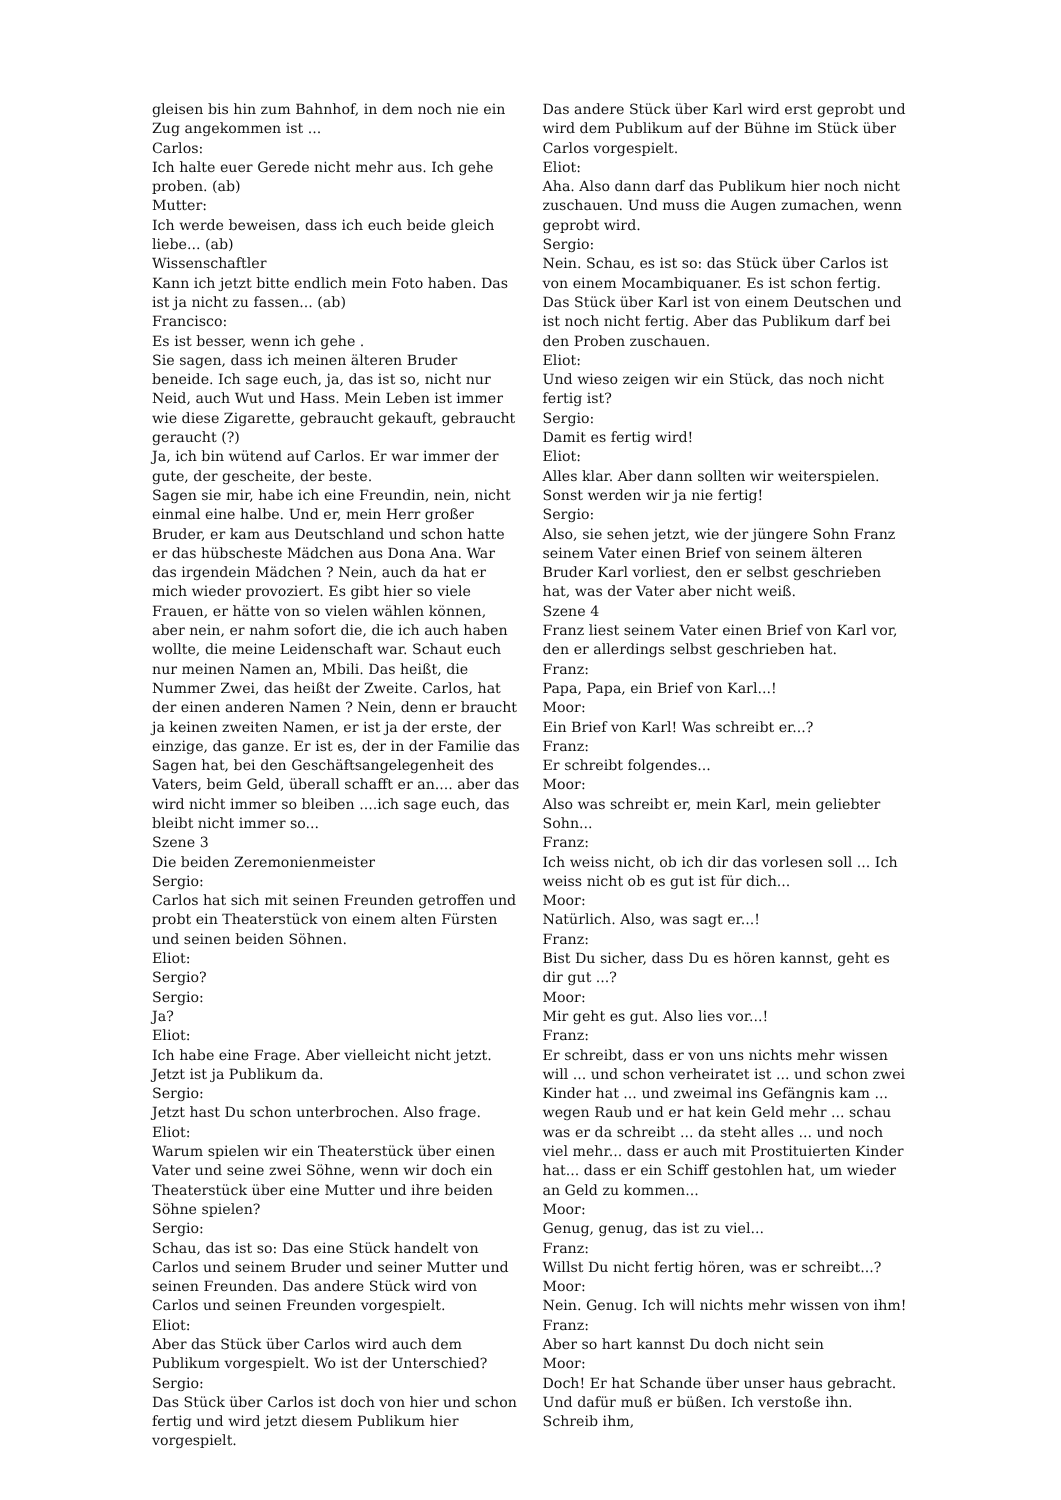gleisen bis hin zum Bahnhof, in dem noch nie ein Zug angekommen ist ...
Carlos:
Ich halte euer Gerede nicht mehr aus. Ich gehe proben. (ab)
Mutter:
Ich werde beweisen, dass ich euch beide gleich liebe... (ab)
Wissenschaftler
Kann ich jetzt bitte endlich mein Foto haben. Das ist ja nicht zu fassen... (ab)
Francisco:
Es ist besser, wenn ich gehe .
Sie sagen, dass ich meinen älteren Bruder beneide. Ich sage euch, ja, das ist so, nicht nur Neid, auch Wut und Hass. Mein Leben ist immer wie diese Zigarette, gebraucht gekauft, gebraucht geraucht (?)
Ja, ich bin wütend auf Carlos. Er war immer der gute, der gescheite, der beste.
Sagen sie mir, habe ich eine Freundin, nein, nicht einmal eine halbe. Und er, mein Herr großer Bruder, er kam aus Deutschland und schon hatte er das hübscheste Mädchen aus Dona Ana. War das irgendein Mädchen ? Nein, auch da hat er mich wieder provoziert. Es gibt hier so viele Frauen, er hätte von so vielen wählen können, aber nein, er nahm sofort die, die ich auch haben wollte, die meine Leidenschaft war. Schaut euch nur meinen Namen an, Mbili. Das heißt, die Nummer Zwei, das heißt der Zweite. Carlos, hat der einen anderen Namen ? Nein, denn er braucht ja keinen zweiten Namen, er ist ja der erste, der einzige, das ganze. Er ist es, der in der Familie das Sagen hat, bei den Geschäftsangelegenheit des Vaters, beim Geld, überall schafft er an.... aber das wird nicht immer so bleiben ....ich sage euch, das bleibt nicht immer so...
Szene 3
Die beiden Zeremonienmeister
Sergio:
Carlos hat sich mit seinen Freunden getroffen und probt ein Theaterstück von einem alten Fürsten und seinen beiden Söhnen.
Eliot:
Sergio?
Sergio:
Ja?
Eliot:
Ich habe eine Frage. Aber vielleicht nicht jetzt. Jetzt ist ja Publikum da.
Sergio:
Jetzt hast Du schon unterbrochen. Also frage.
Eliot:
Warum spielen wir ein Theaterstück über einen Vater und seine zwei Söhne, wenn wir doch ein Theaterstück über eine Mutter und ihre beiden Söhne spielen?
Sergio:
Schau, das ist so: Das eine Stück handelt von Carlos und seinem Bruder und seiner Mutter und seinen Freunden. Das andere Stück wird von Carlos und seinen Freunden vorgespielt.
Eliot:
Aber das Stück über Carlos wird auch dem Publikum vorgespielt. Wo ist der Unterschied?
Sergio:
Das Stück über Carlos ist doch von hier und schon fertig und wird jetzt diesem Publikum hier vorgespielt.
Das andere Stück über Karl wird erst geprobt und wird dem Publikum auf der Bühne im Stück über Carlos vorgespielt.
Eliot:
Aha. Also dann darf das Publikum hier noch nicht zuschauen. Und muss die Augen zumachen, wenn geprobt wird.
Sergio:
Nein. Schau, es ist so: das Stück über Carlos ist von einem Mocambiquaner. Es ist schon fertig. Das Stück über Karl ist von einem Deutschen und ist noch nicht fertig. Aber das Publikum darf bei den Proben zuschauen.
Eliot:
Und wieso zeigen wir ein Stück, das noch nicht fertig ist?
Sergio:
Damit es fertig wird!
Eliot:
Alles klar. Aber dann sollten wir weiterspielen. Sonst werden wir ja nie fertig!
Sergio:
Also, sie sehen jetzt, wie der jüngere Sohn Franz seinem Vater einen Brief von seinem älteren Bruder Karl vorliest, den er selbst geschrieben hat, was der Vater aber nicht weiß.
Szene 4
Franz liest seinem Vater einen Brief von Karl vor, den er allerdings selbst geschrieben hat.
Franz:
Papa, Papa, ein Brief von Karl...!
Moor:
Ein Brief von Karl! Was schreibt er...?
Franz:
Er schreibt folgendes...
Moor:
Also was schreibt er, mein Karl, mein geliebter Sohn...
Franz:
Ich weiss nicht, ob ich dir das vorlesen soll ... Ich weiss nicht ob es gut ist für dich...
Moor:
Natürlich. Also, was sagt er...!
Franz:
Bist Du sicher, dass Du es hören kannst, geht es dir gut ...?
Moor:
Mir geht es gut. Also lies vor...!
Franz:
Er schreibt, dass er von uns nichts mehr wissen will ... und schon verheiratet ist ... und schon zwei Kinder hat ... und zweimal ins Gefängnis kam ... wegen Raub und er hat kein Geld mehr ... schau was er da schreibt ... da steht alles ... und noch viel mehr... dass er auch mit Prostituierten Kinder hat... dass er ein Schiff gestohlen hat, um wieder an Geld zu kommen...
Moor:
Genug, genug, das ist zu viel...
Franz:
Willst Du nicht fertig hören, was er schreibt...?
Moor:
Nein. Genug. Ich will nichts mehr wissen von ihm!
Franz:
Aber so hart kannst Du doch nicht sein
Moor:
Doch! Er hat Schande über unser haus gebracht. Und dafür muß er büßen. Ich verstoße ihn. Schreib ihm,